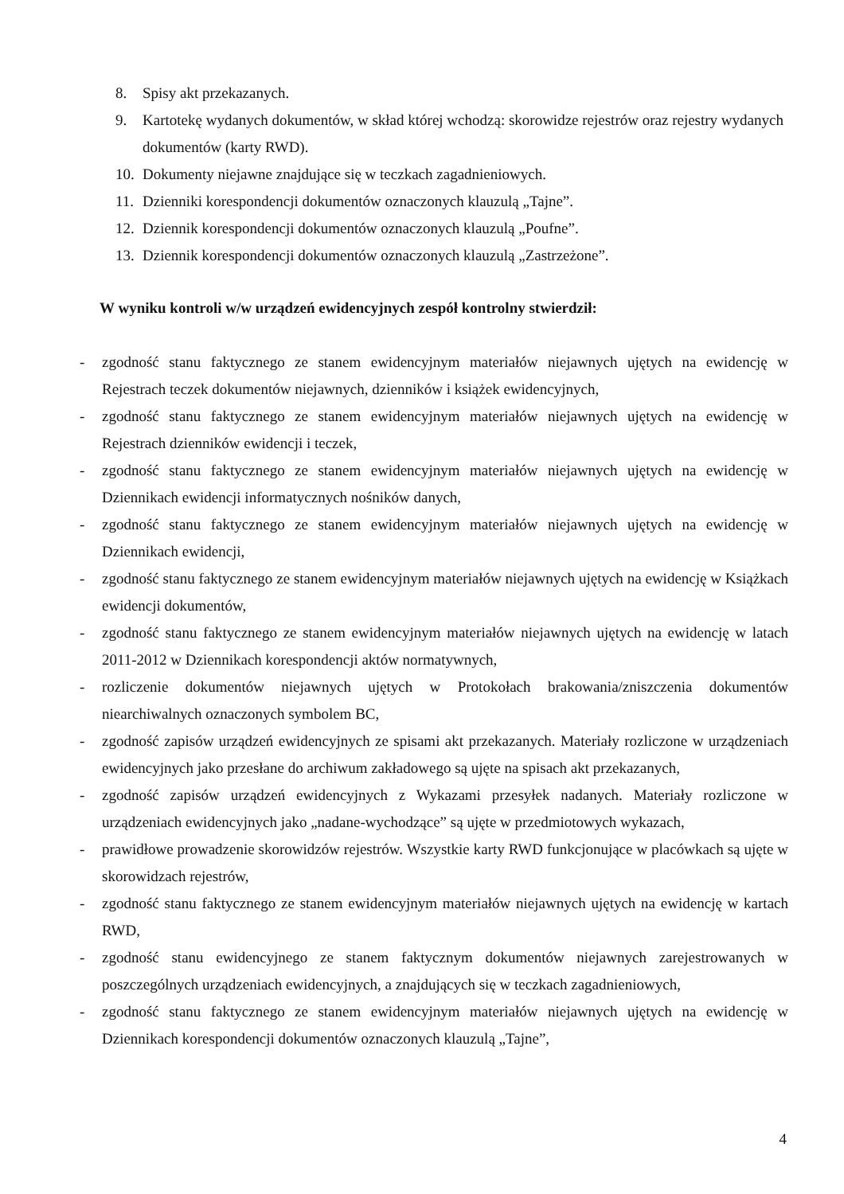8. Spisy akt przekazanych.
9. Kartotekę wydanych dokumentów, w skład której wchodzą: skorowidze rejestrów oraz rejestry wydanych dokumentów (karty RWD).
10. Dokumenty niejawne znajdujące się w teczkach zagadnieniowych.
11. Dzienniki korespondencji dokumentów oznaczonych klauzulą „Tajne”.
12. Dziennik korespondencji dokumentów oznaczonych klauzulą „Poufne”.
13. Dziennik korespondencji dokumentów oznaczonych klauzulą „Zastrzeżone”.
W wyniku kontroli w/w urządzeń ewidencyjnych zespół kontrolny stwierdził:
- zgodność stanu faktycznego ze stanem ewidencyjnym materiałów niejawnych ujętych na ewidencję w Rejestrach teczek dokumentów niejawnych, dzienników i książek ewidencyjnych,
- zgodność stanu faktycznego ze stanem ewidencyjnym materiałów niejawnych ujętych na ewidencję w Rejestrach dzienników ewidencji i teczek,
- zgodność stanu faktycznego ze stanem ewidencyjnym materiałów niejawnych ujętych na ewidencję w Dziennikach ewidencji informatycznych nośników danych,
- zgodność stanu faktycznego ze stanem ewidencyjnym materiałów niejawnych ujętych na ewidencję w Dziennikach ewidencji,
- zgodność stanu faktycznego ze stanem ewidencyjnym materiałów niejawnych ujętych na ewidencję w Książkach ewidencji dokumentów,
- zgodność stanu faktycznego ze stanem ewidencyjnym materiałów niejawnych ujętych na ewidencję w latach 2011-2012 w Dziennikach korespondencji aktów normatywnych,
- rozliczenie dokumentów niejawnych ujętych w Protokołach brakowania/zniszczenia dokumentów niearchiwalnych oznaczonych symbolem BC,
- zgodność zapisów urządzeń ewidencyjnych ze spisami akt przekazanych. Materiały rozliczone w urządzeniach ewidencyjnych jako przesłane do archiwum zakładowego są ujęte na spisach akt przekazanych,
- zgodność zapisów urządzeń ewidencyjnych z Wykazami przesyłek nadanych. Materiały rozliczone w urządzeniach ewidencyjnych jako „nadane-wychodzące” są ujęte w przedmiotowych wykazach,
- prawidłowe prowadzenie skorowidzów rejestrów. Wszystkie karty RWD funkcjonujące w placówkach są ujęte w skorowidzach rejestrów,
- zgodność stanu faktycznego ze stanem ewidencyjnym materiałów niejawnych ujętych na ewidencję w kartach RWD,
- zgodność stanu ewidencyjnego ze stanem faktycznym dokumentów niejawnych zarejestrowanych w poszczególnych urządzeniach ewidencyjnych, a znajdujących się w teczkach zagadnieniowych,
- zgodność stanu faktycznego ze stanem ewidencyjnym materiałów niejawnych ujętych na ewidencję w Dziennikach korespondencji dokumentów oznaczonych klauzulą „Tajne”,
4